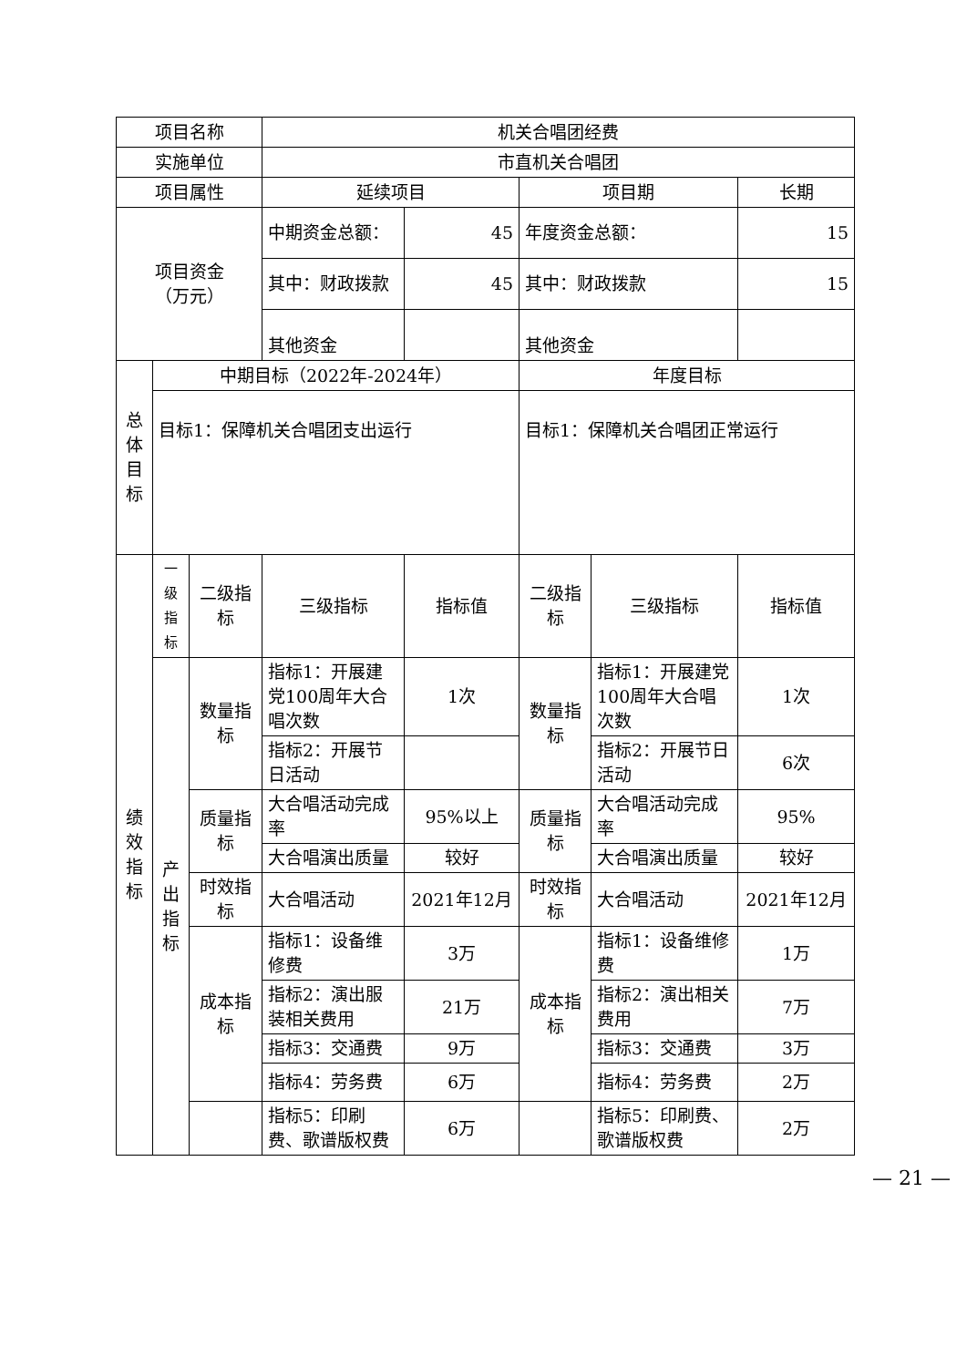| 项目名称 | | | 机关合唱团经费 | | | | |
| 实施单位 | | | 市直机关合唱团 | | | | |
| 项目属性 | | | 延续项目 | | 项目期 | | 长期 |
| 项目资金 （万元） | | | 中期资金总额： | 45 | 年度资金总额： | | 15 |
| | | | 其中：财政拨款 | 45 | 其中：财政拨款 | | 15 |
| | | | 其他资金 | | 其他资金 | | |
| 总体目标 | 中期目标（2022年-2024年） | | | | 年度目标 | | |
| | 目标1：保障机关合唱团支出运行 | | | | 目标1：保障机关合唱团正常运行 | | |
| 绩效指标 | 一级指标 | 二级指标 | 三级指标 | 指标值 | 二级指标 | 三级指标 | 指标值 |
| | 产出指标 | 数量指标 | 指标1：开展建党100周年大合唱次数 | 1次 | 数量指标 | 指标1：开展建党100周年大合唱次数 | 1次 |
| | | | 指标2：开展节日活动 | | | 指标2：开展节日活动 | 6次 |
| | | 质量指标 | 大合唱活动完成率 | 95%以上 | 质量指标 | 大合唱活动完成率 | 95% |
| | | | 大合唱演出质量 | 较好 | | 大合唱演出质量 | 较好 |
| | | 时效指标 | 大合唱活动 | 2021年12月 | 时效指标 | 大合唱活动 | 2021年12月 |
| | | 成本指标 | 指标1：设备维修费 | 3万 | 成本指标 | 指标1：设备维修费 | 1万 |
| | | | 指标2：演出服装相关费用 | 21万 | | 指标2：演出相关费用 | 7万 |
| | | | 指标3：交通费 | 9万 | | 指标3：交通费 | 3万 |
| | | | 指标4：劳务费 | 6万 | | 指标4：劳务费 | 2万 |
| | | | 指标5：印刷费、歌谱版权费 | 6万 | | 指标5：印刷费、歌谱版权费 | 2万 |
— 21 —